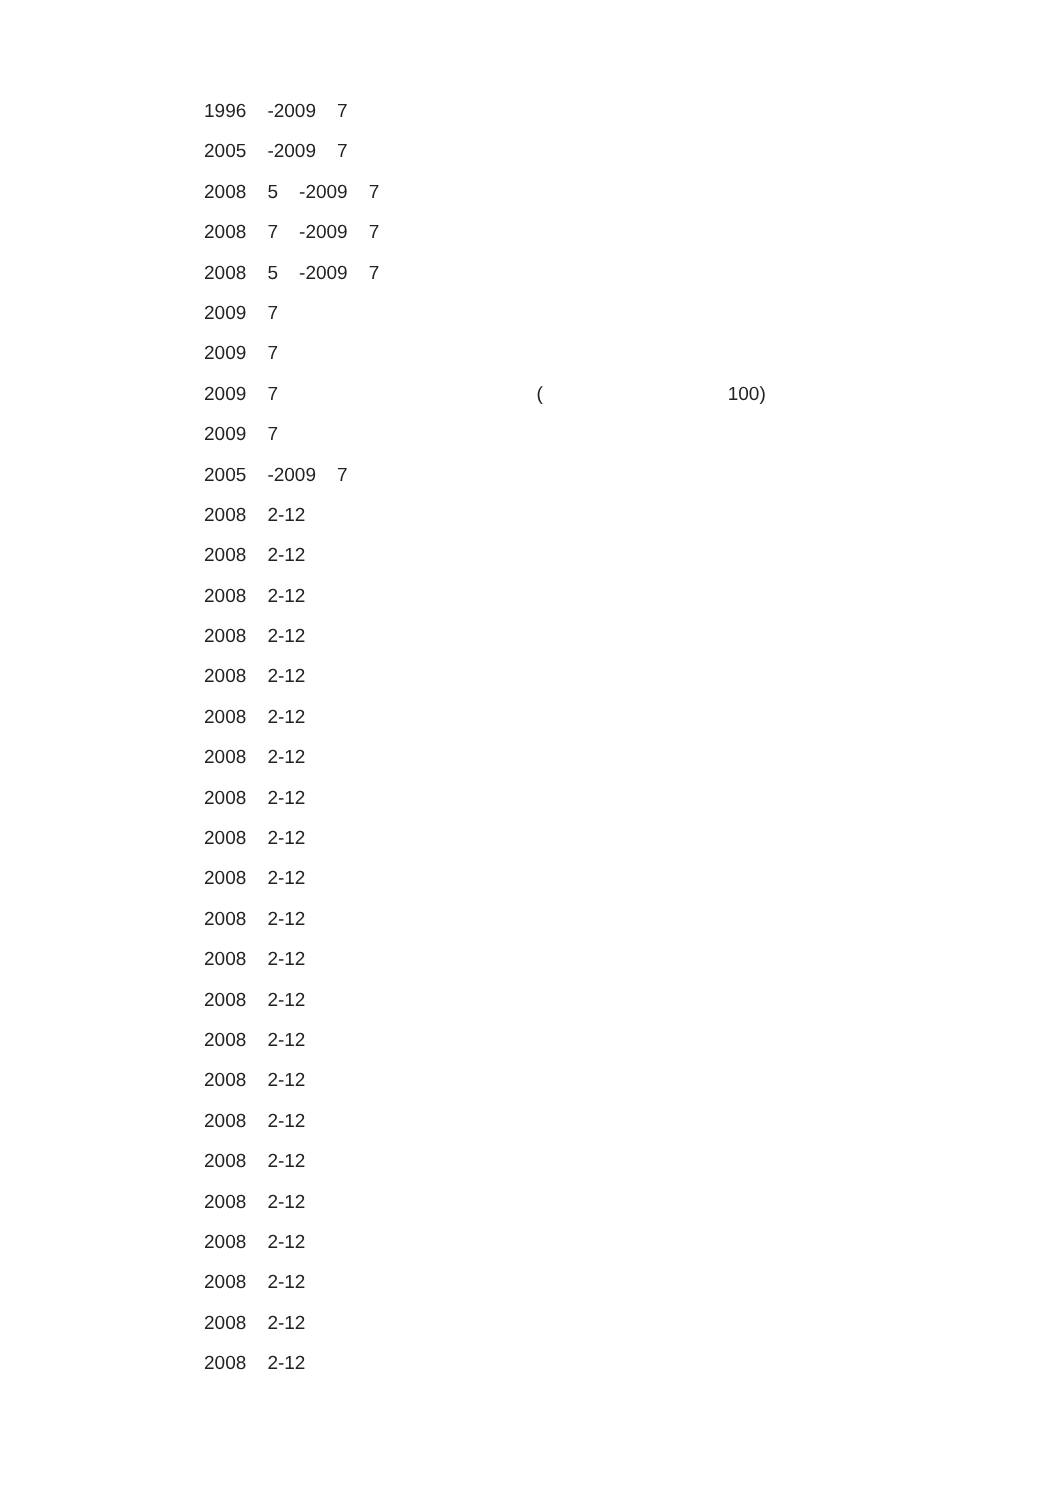1996 -2009 7
2005 -2009 7
2008 5 -2009 7
2008 7 -2009 7
2008 5 -2009 7
2009 7
2009 7
2009 7 ( 100)
2009 7
2005 -2009 7
2008 2-12
2008 2-12
2008 2-12
2008 2-12
2008 2-12
2008 2-12
2008 2-12
2008 2-12
2008 2-12
2008 2-12
2008 2-12
2008 2-12
2008 2-12
2008 2-12
2008 2-12
2008 2-12
2008 2-12
2008 2-12
2008 2-12
2008 2-12
2008 2-12
2008 2-12